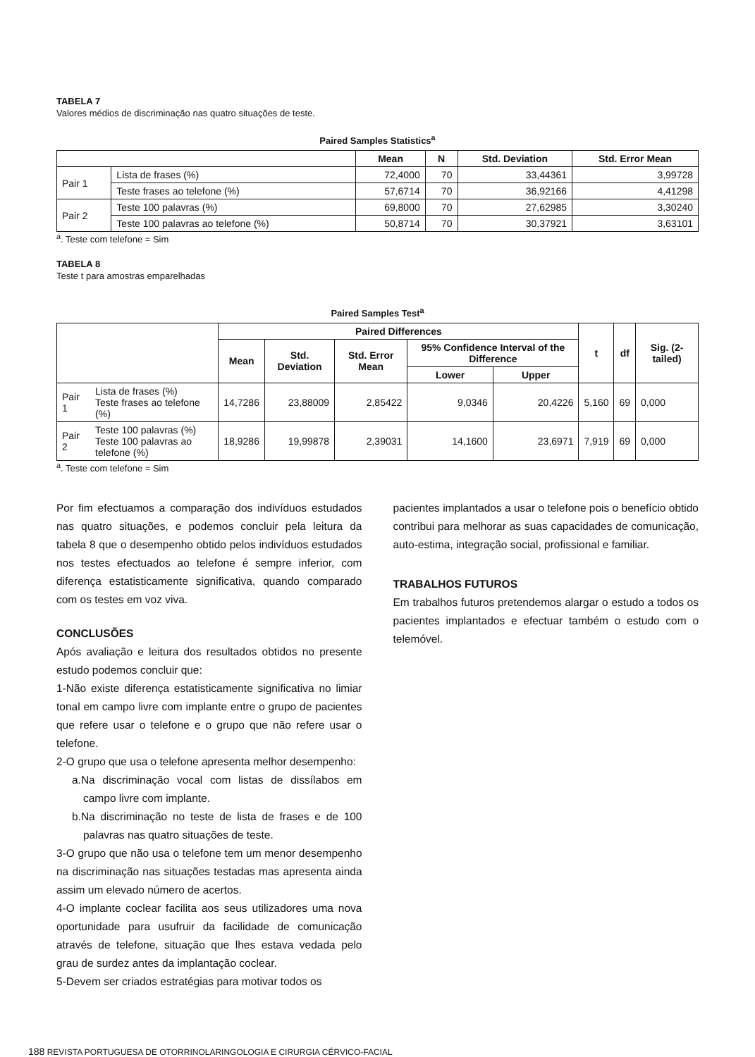TABELA 7
Valores médios de discriminação nas quatro situações de teste.
Paired Samples Statistics<sup>a</sup>
| | | Mean | N | Std. Deviation | Std. Error Mean |
| --- | --- | --- | --- | --- | --- |
| Pair 1 | Lista de frases (%) | 72,4000 | 70 | 33,44361 | 3,99728 |
| | Teste frases ao telefone (%) | 57,6714 | 70 | 36,92166 | 4,41298 |
| Pair 2 | Teste 100 palavras (%) | 69,8000 | 70 | 27,62985 | 3,30240 |
| | Teste 100 palavras ao telefone (%) | 50,8714 | 70 | 30,37921 | 3,63101 |
<sup>a</sup>. Teste com telefone = Sim
TABELA 8
Teste t para amostras emparelhadas
Paired Samples Test<sup>a</sup>
| | | Paired Differences | | | | | t | df | Sig. (2-tailed) |
| --- | --- | --- | --- | --- | --- | --- | --- | --- | --- |
| | | Mean | Std. Deviation | Std. Error Mean | 95% Confidence Interval of the Difference | | | | |
| | | | | | Lower | Upper | | | |
| Pair 1 | Lista de frases (%) Teste frases ao telefone (%) | 14,7286 | 23,88009 | 2,85422 | 9,0346 | 20,4226 | 5,160 | 69 | 0,000 |
| Pair 2 | Teste 100 palavras (%) Teste 100 palavras ao telefone (%) | 18,9286 | 19,99878 | 2,39031 | 14,1600 | 23,6971 | 7,919 | 69 | 0,000 |
<sup>a</sup>. Teste com telefone = Sim
Por fim efectuamos a comparação dos indivíduos estudados nas quatro situações, e podemos concluir pela leitura da tabela 8 que o desempenho obtido pelos indivíduos estudados nos testes efectuados ao telefone é sempre inferior, com diferença estatisticamente significativa, quando comparado com os testes em voz viva.
CONCLUSÕES
Após avaliação e leitura dos resultados obtidos no presente estudo podemos concluir que:
1-Não existe diferença estatisticamente significativa no limiar tonal em campo livre com implante entre o grupo de pacientes que refere usar o telefone e o grupo que não refere usar o telefone.
2-O grupo que usa o telefone apresenta melhor desempenho:
a.Na discriminação vocal com listas de dissílabos em campo livre com implante.
b.Na discriminação no teste de lista de frases e de 100 palavras nas quatro situações de teste.
3-O grupo que não usa o telefone tem um menor desempenho na discriminação nas situações testadas mas apresenta ainda assim um elevado número de acertos.
4-O implante coclear facilita aos seus utilizadores uma nova oportunidade para usufruir da facilidade de comunicação através de telefone, situação que lhes estava vedada pelo grau de surdez antes da implantação coclear.
5-Devem ser criados estratégias para motivar todos os
pacientes implantados a usar o telefone pois o benefício obtido contribui para melhorar as suas capacidades de comunicação, auto-estima, integração social, profissional e familiar.
TRABALHOS FUTUROS
Em trabalhos futuros pretendemos alargar o estudo a todos os pacientes implantados e efectuar também o estudo com o telemóvel.
188 REVISTA PORTUGUESA DE OTORRINOLARINGOLOGIA E CIRURGIA CÉRVICO-FACIAL